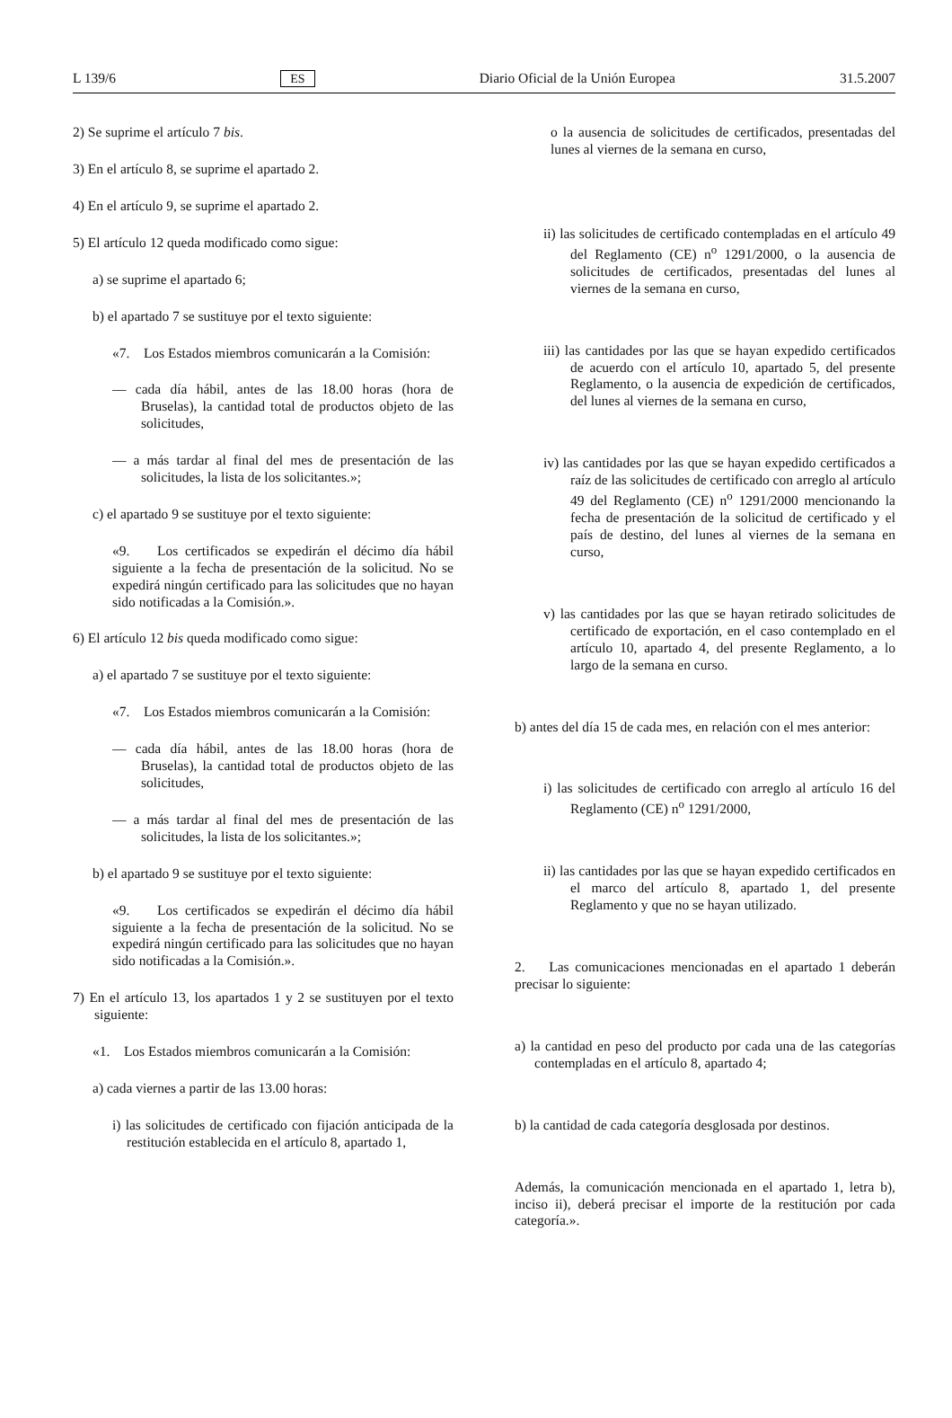L 139/6 ES Diario Oficial de la Unión Europea 31.5.2007
2) Se suprime el artículo 7 bis.
3) En el artículo 8, se suprime el apartado 2.
4) En el artículo 9, se suprime el apartado 2.
5) El artículo 12 queda modificado como sigue:
a) se suprime el apartado 6;
b) el apartado 7 se sustituye por el texto siguiente:
«7. Los Estados miembros comunicarán a la Comisión:
— cada día hábil, antes de las 18.00 horas (hora de Bruselas), la cantidad total de productos objeto de las solicitudes,
— a más tardar al final del mes de presentación de las solicitudes, la lista de los solicitantes.»;
c) el apartado 9 se sustituye por el texto siguiente:
«9. Los certificados se expedirán el décimo día hábil siguiente a la fecha de presentación de la solicitud. No se expedirá ningún certificado para las solicitudes que no hayan sido notificadas a la Comisión.».
6) El artículo 12 bis queda modificado como sigue:
a) el apartado 7 se sustituye por el texto siguiente:
«7. Los Estados miembros comunicarán a la Comisión:
— cada día hábil, antes de las 18.00 horas (hora de Bruselas), la cantidad total de productos objeto de las solicitudes,
— a más tardar al final del mes de presentación de las solicitudes, la lista de los solicitantes.»;
b) el apartado 9 se sustituye por el texto siguiente:
«9. Los certificados se expedirán el décimo día hábil siguiente a la fecha de presentación de la solicitud. No se expedirá ningún certificado para las solicitudes que no hayan sido notificadas a la Comisión.».
7) En el artículo 13, los apartados 1 y 2 se sustituyen por el texto siguiente:
«1. Los Estados miembros comunicarán a la Comisión:
a) cada viernes a partir de las 13.00 horas:
i) las solicitudes de certificado con fijación anticipada de la restitución establecida en el artículo 8, apartado 1,
o la ausencia de solicitudes de certificados, presentadas del lunes al viernes de la semana en curso,
ii) las solicitudes de certificado contempladas en el artículo 49 del Reglamento (CE) n<sup>o</sup> 1291/2000, o la ausencia de solicitudes de certificados, presentadas del lunes al viernes de la semana en curso,
iii) las cantidades por las que se hayan expedido certificados de acuerdo con el artículo 10, apartado 5, del presente Reglamento, o la ausencia de expedición de certificados, del lunes al viernes de la semana en curso,
iv) las cantidades por las que se hayan expedido certificados a raíz de las solicitudes de certificado con arreglo al artículo 49 del Reglamento (CE) n<sup>o</sup> 1291/2000 mencionando la fecha de presentación de la solicitud de certificado y el país de destino, del lunes al viernes de la semana en curso,
v) las cantidades por las que se hayan retirado solicitudes de certificado de exportación, en el caso contemplado en el artículo 10, apartado 4, del presente Reglamento, a lo largo de la semana en curso.
b) antes del día 15 de cada mes, en relación con el mes anterior:
i) las solicitudes de certificado con arreglo al artículo 16 del Reglamento (CE) n<sup>o</sup> 1291/2000,
ii) las cantidades por las que se hayan expedido certificados en el marco del artículo 8, apartado 1, del presente Reglamento y que no se hayan utilizado.
2. Las comunicaciones mencionadas en el apartado 1 deberán precisar lo siguiente:
a) la cantidad en peso del producto por cada una de las categorías contempladas en el artículo 8, apartado 4;
b) la cantidad de cada categoría desglosada por destinos.
Además, la comunicación mencionada en el apartado 1, letra b), inciso ii), deberá precisar el importe de la restitución por cada categoría.».